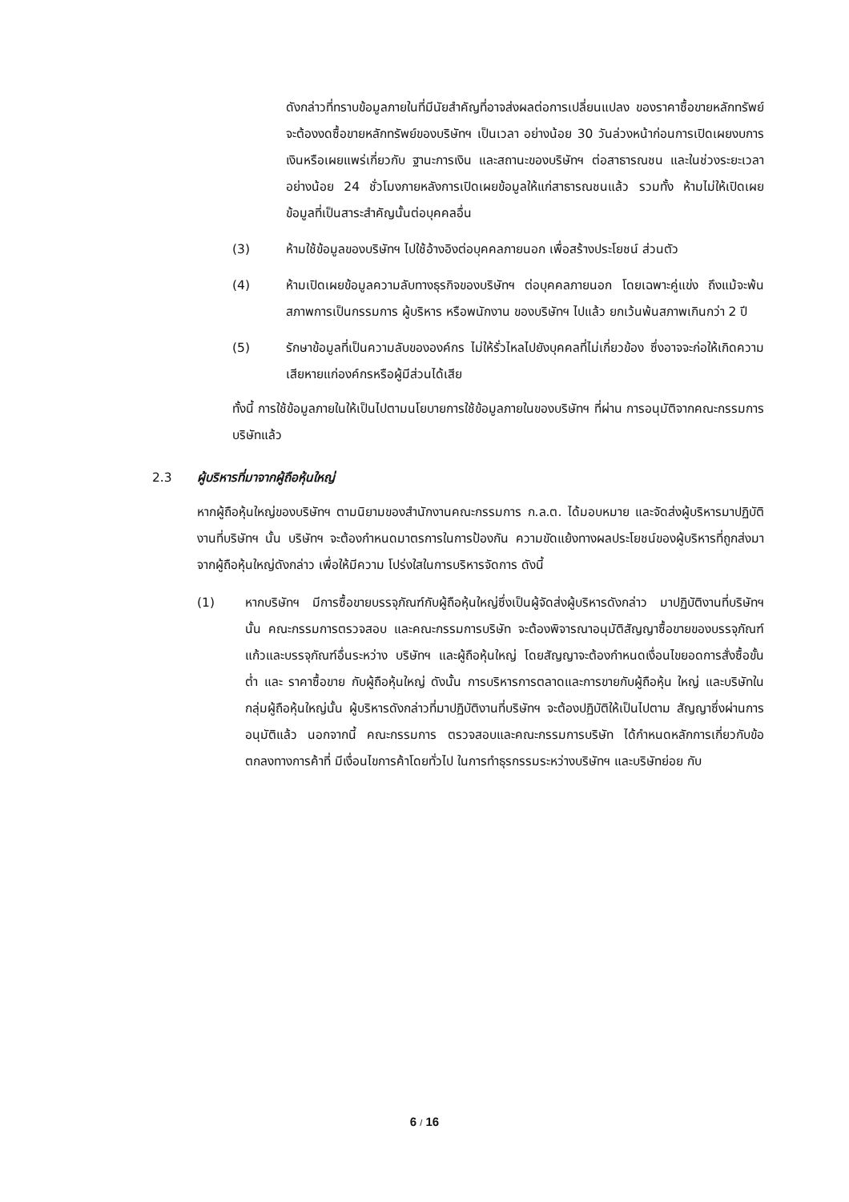ดังกล่าวที่ทราบข้อมูลภายในที่มีนัยสำคัญที่อาจส่งผลต่อการเปลี่ยนแปลง ของราคาซื้อขายหลักทรัพย์ จะต้องงดซื้อขายหลักทรัพย์ของบริษัทฯ เป็นเวลา อย่างน้อย 30 วันล่วงหน้าก่อนการเปิดเผยงบการเงินหรือเผยแพร่เกี่ยวกับ ฐานะการเงิน และสถานะของบริษัทฯ ต่อสาธารณชน และในช่วงระยะเวลา อย่างน้อย 24 ชั่วโมงภายหลังการเปิดเผยข้อมูลให้แก่สาธารณชนแล้ว รวมทั้ง ห้ามไม่ให้เปิดเผยข้อมูลที่เป็นสาระสำคัญนั้นต่อบุคคลอื่น
(3) ห้ามใช้ข้อมูลของบริษัทฯ ไปใช้อ้างอิงต่อบุคคลภายนอก เพื่อสร้างประโยชน์ ส่วนตัว
(4) ห้ามเปิดเผยข้อมูลความลับทางธุรกิจของบริษัทฯ ต่อบุคคลภายนอก โดยเฉพาะคู่แข่ง ถึงแม้จะพ้นสภาพการเป็นกรรมการ ผู้บริหาร หรือพนักงาน ของบริษัทฯ ไปแล้ว ยกเว้นพ้นสภาพเกินกว่า 2 ปี
(5) รักษาข้อมูลที่เป็นความลับขององค์กร ไม่ให้รั่วไหลไปยังบุคคลที่ไม่เกี่ยวข้อง ซึ่งอาจจะก่อให้เกิดความเสียหายแก่องค์กรหรือผู้มีส่วนได้เสีย
ทั้งนี้ การใช้ข้อมูลภายในให้เป็นไปตามนโยบายการใช้ข้อมูลภายในของบริษัทฯ ที่ผ่าน การอนุมัติจากคณะกรรมการบริษัทแล้ว
2.3 ผู้บริหารที่มาจากผู้ถือหุ้นใหญ่
หากผู้ถือหุ้นใหญ่ของบริษัทฯ ตามนิยามของสำนักงานคณะกรรมการ ก.ล.ต. ได้มอบหมาย และจัดส่งผู้บริหารมาปฏิบัติงานที่บริษัทฯ นั้น บริษัทฯ จะต้องกำหนดมาตรการในการป้องกัน ความขัดแย้งทางผลประโยชน์ของผู้บริหารที่ถูกส่งมาจากผู้ถือหุ้นใหญ่ดังกล่าว เพื่อให้มีความ โปร่งใสในการบริหารจัดการ ดังนี้
(1) หากบริษัทฯ มีการซื้อขายบรรจุภัณฑ์กับผู้ถือหุ้นใหญ่ซึ่งเป็นผู้จัดส่งผู้บริหารดังกล่าว มาปฏิบัติงานที่บริษัทฯ นั้น คณะกรรมการตรวจสอบ และคณะกรรมการบริษัท จะต้องพิจารณาอนุมัติสัญญาซื้อขายของบรรจุภัณฑ์แก้วและบรรจุภัณฑ์อื่นระหว่าง บริษัทฯ และผู้ถือหุ้นใหญ่ โดยสัญญาจะต้องกำหนดเงื่อนไขยอดการสั่งซื้อขั้นต่ำ และ ราคาซื้อขาย กับผู้ถือหุ้นใหญ่ ดังนั้น การบริหารการตลาดและการขายกับผู้ถือหุ้น ใหญ่ และบริษัทในกลุ่มผู้ถือหุ้นใหญ่นั้น ผู้บริหารดังกล่าวที่มาปฏิบัติงานที่บริษัทฯ จะต้องปฏิบัติให้เป็นไปตาม สัญญาซึ่งผ่านการอนุมัติแล้ว นอกจากนี้ คณะกรรมการ ตรวจสอบและคณะกรรมการบริษัท ได้กำหนดหลักการเกี่ยวกับข้อตกลงทางการค้าที่ มีเงื่อนไขการค้าโดยทั่วไป ในการทำธุรกรรมระหว่างบริษัทฯ และบริษัทย่อย กับ
6 / 16